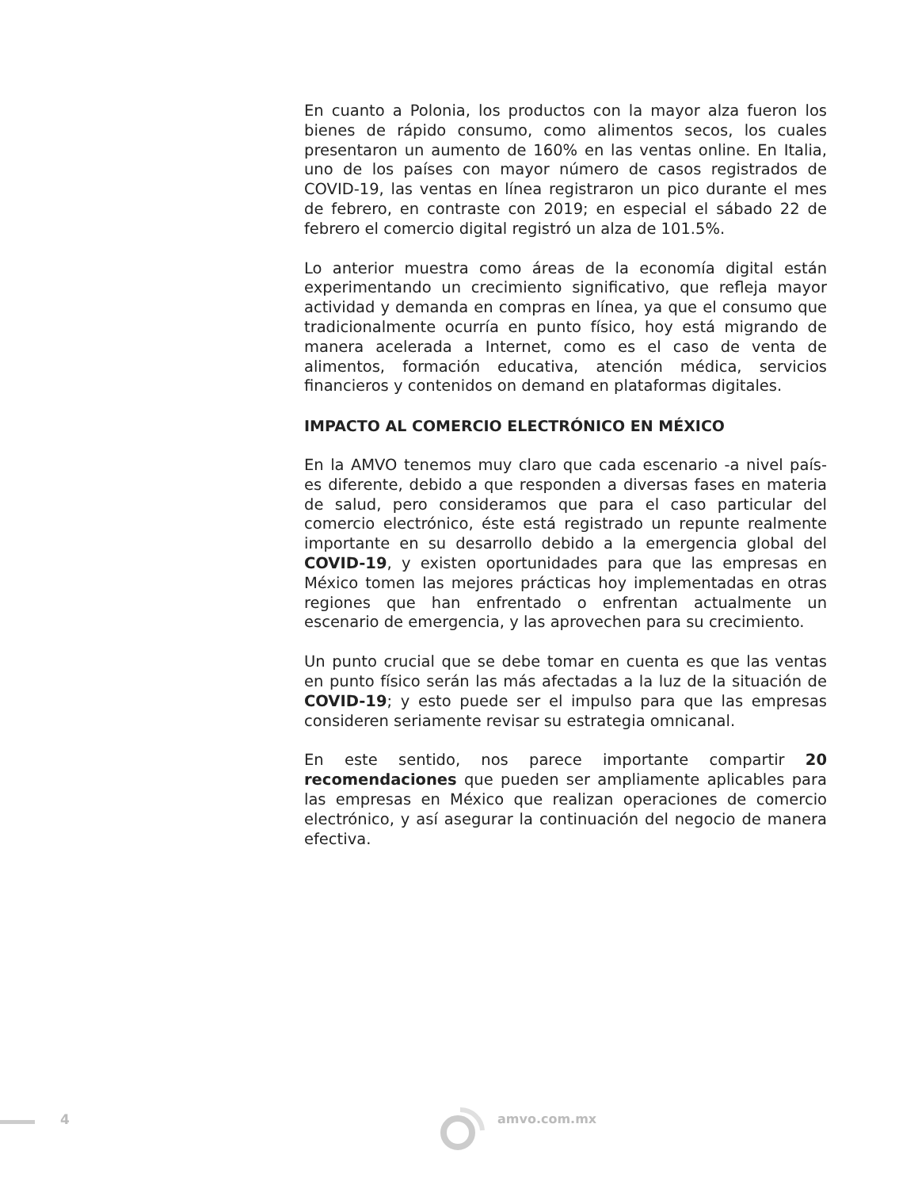En cuanto a Polonia, los productos con la mayor alza fueron los bienes de rápido consumo, como alimentos secos, los cuales presentaron un aumento de 160% en las ventas online. En Italia, uno de los países con mayor número de casos registrados de COVID-19, las ventas en línea registraron un pico durante el mes de febrero, en contraste con 2019; en especial el sábado 22 de febrero el comercio digital registró un alza de 101.5%.
Lo anterior muestra como áreas de la economía digital están experimentando un crecimiento significativo, que refleja mayor actividad y demanda en compras en línea, ya que el consumo que tradicionalmente ocurría en punto físico, hoy está migrando de manera acelerada a Internet, como es el caso de venta de alimentos, formación educativa, atención médica, servicios financieros y contenidos on demand en plataformas digitales.
IMPACTO AL COMERCIO ELECTRÓNICO EN MÉXICO
En la AMVO tenemos muy claro que cada escenario -a nivel país- es diferente, debido a que responden a diversas fases en materia de salud, pero consideramos que para el caso particular del comercio electrónico, éste está registrado un repunte realmente importante en su desarrollo debido a la emergencia global del COVID-19, y existen oportunidades para que las empresas en México tomen las mejores prácticas hoy implementadas en otras regiones que han enfrentado o enfrentan actualmente un escenario de emergencia, y las aprovechen para su crecimiento.
Un punto crucial que se debe tomar en cuenta es que las ventas en punto físico serán las más afectadas a la luz de la situación de COVID-19; y esto puede ser el impulso para que las empresas consideren seriamente revisar su estrategia omnicanal.
En este sentido, nos parece importante compartir 20 recomendaciones que pueden ser ampliamente aplicables para las empresas en México que realizan operaciones de comercio electrónico, y así asegurar la continuación del negocio de manera efectiva.
4 amvo.com.mx